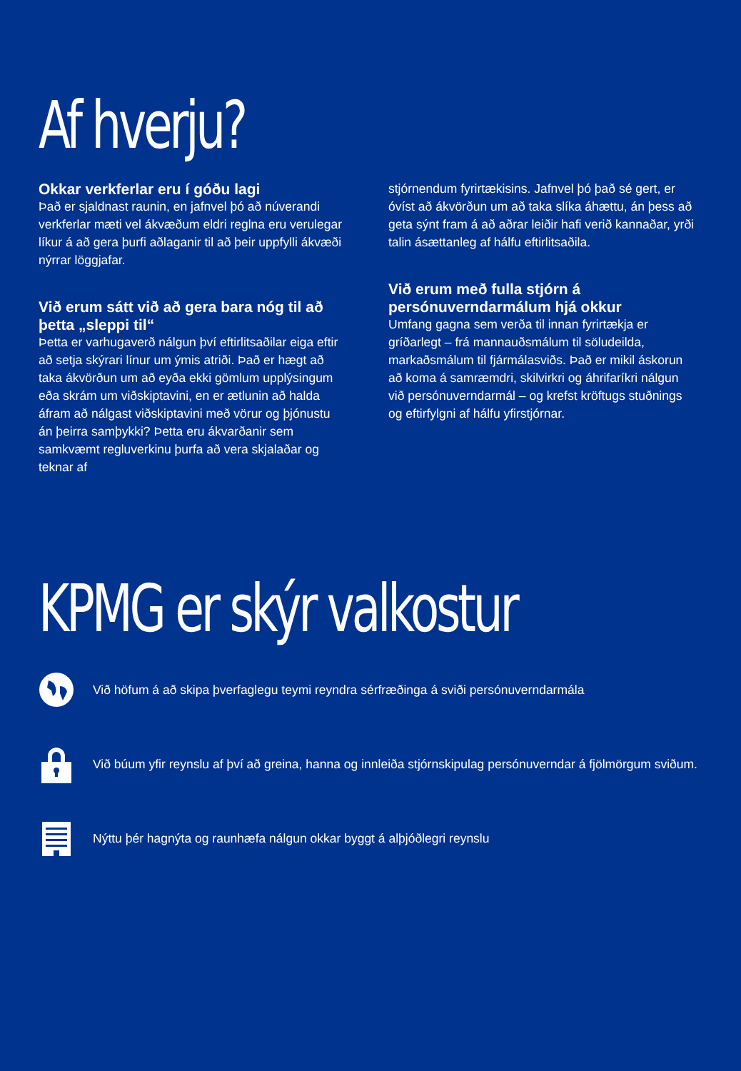Af hverju?
Okkar verkferlar eru í góðu lagi
Það er sjaldnast raunin, en jafnvel þó að núverandi verkferlar mæti vel ákvæðum eldri reglna eru verulegar líkur á að gera þurfi aðlaganir til að þeir uppfylli ákvæði nýrrar löggjafar.
Við erum sátt við að gera bara nóg til að þetta „sleppi til“
Þetta er varhugaverð nálgun því eftirlitsaðilar eiga eftir að setja skýrari línur um ýmis atriði. Það er hægt að taka ákvörðun um að eyða ekki gömlum upplýsingum eða skrám um viðskiptavini, en er ætlunin að halda áfram að nálgast viðskiptavini með vörur og þjónustu án þeirra samþykki? Þetta eru ákvarðanir sem samkvæmt regluverkinu þurfa að vera skjalaðar og teknar af
stjórnendum fyrirtækisins. Jafnvel þó það sé gert, er óvíst að ákvörðun um að taka slíka áhættu, án þess að geta sýnt fram á að aðrar leiðir hafi verið kannaðar, yrði talin ásættanleg af hálfu eftirlitsaðila.
Við erum með fulla stjórn á persónuverndarmálum hjá okkur
Umfang gagna sem verða til innan fyrirtækja er gríðarlegt – frá mannauðsmálum til söludeilda, markaðsmálum til fjármálasviðs. Það er mikil áskorun að koma á samræmdri, skilvirkri og áhrifaríkri nálgun við persónuverndarmál – og krefst kröftugs stuðnings og eftirfylgni af hálfu yfirstjórnar.
KPMG er skýr valkostur
Við höfum á að skipa þverfaglegu teymi reyndra sérfræðinga á sviði persónuverndarmála
Við búum yfir reynslu af því að greina, hanna og innleiða stjórnskipulag persónuverndar á fjölmörgum sviðum.
Nýttu þér hagnýta og raunhæfa nálgun okkar byggt á alþjóðlegri reynslu